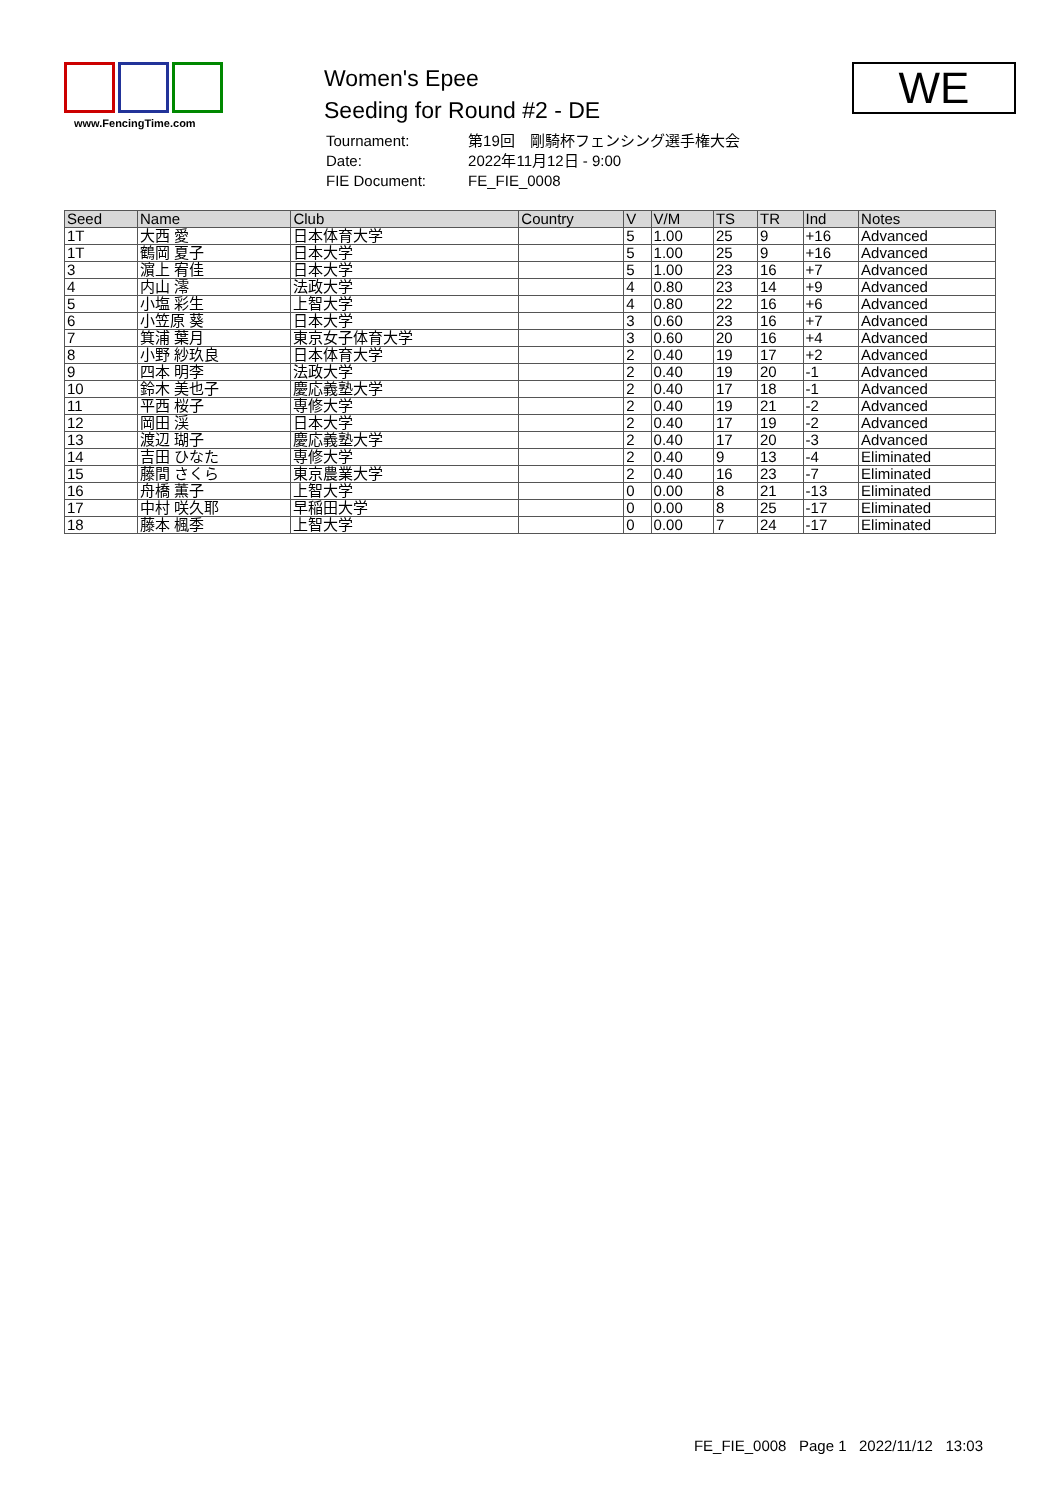www.FencingTime.com
Women's Epee
Seeding for Round #2 - DE
| Tournament: | 第19回 剛騎杯フェンシング選手権大会 |
| Date: | 2022年11月12日 - 9:00 |
| FIE Document: | FE_FIE_0008 |
WE
| Seed | Name | Club | Country | V | V/M | TS | TR | Ind | Notes |
| --- | --- | --- | --- | --- | --- | --- | --- | --- | --- |
| 1T | 大西 愛 | 日本体育大学 | | 5 | 1.00 | 25 | 9 | +16 | Advanced |
| 1T | 鶴岡 夏子 | 日本大学 | | 5 | 1.00 | 25 | 9 | +16 | Advanced |
| 3 | 濵上 宥佳 | 日本大学 | | 5 | 1.00 | 23 | 16 | +7 | Advanced |
| 4 | 内山 澪 | 法政大学 | | 4 | 0.80 | 23 | 14 | +9 | Advanced |
| 5 | 小塩 彩生 | 上智大学 | | 4 | 0.80 | 22 | 16 | +6 | Advanced |
| 6 | 小笠原 葵 | 日本大学 | | 3 | 0.60 | 23 | 16 | +7 | Advanced |
| 7 | 箕浦 葉月 | 東京女子体育大学 | | 3 | 0.60 | 20 | 16 | +4 | Advanced |
| 8 | 小野 紗玖良 | 日本体育大学 | | 2 | 0.40 | 19 | 17 | +2 | Advanced |
| 9 | 四本 明李 | 法政大学 | | 2 | 0.40 | 19 | 20 | -1 | Advanced |
| 10 | 鈴木 美也子 | 慶応義塾大学 | | 2 | 0.40 | 17 | 18 | -1 | Advanced |
| 11 | 平西 桜子 | 専修大学 | | 2 | 0.40 | 19 | 21 | -2 | Advanced |
| 12 | 岡田 渓 | 日本大学 | | 2 | 0.40 | 17 | 19 | -2 | Advanced |
| 13 | 渡辺 瑚子 | 慶応義塾大学 | | 2 | 0.40 | 17 | 20 | -3 | Advanced |
| 14 | 吉田 ひなた | 専修大学 | | 2 | 0.40 | 9 | 13 | -4 | Eliminated |
| 15 | 藤間 さくら | 東京農業大学 | | 2 | 0.40 | 16 | 23 | -7 | Eliminated |
| 16 | 舟橋 薫子 | 上智大学 | | 0 | 0.00 | 8 | 21 | -13 | Eliminated |
| 17 | 中村 咲久耶 | 早稲田大学 | | 0 | 0.00 | 8 | 25 | -17 | Eliminated |
| 18 | 藤本 楓季 | 上智大学 | | 0 | 0.00 | 7 | 24 | -17 | Eliminated |
FE_FIE_0008 Page 1 2022/11/12 13:03